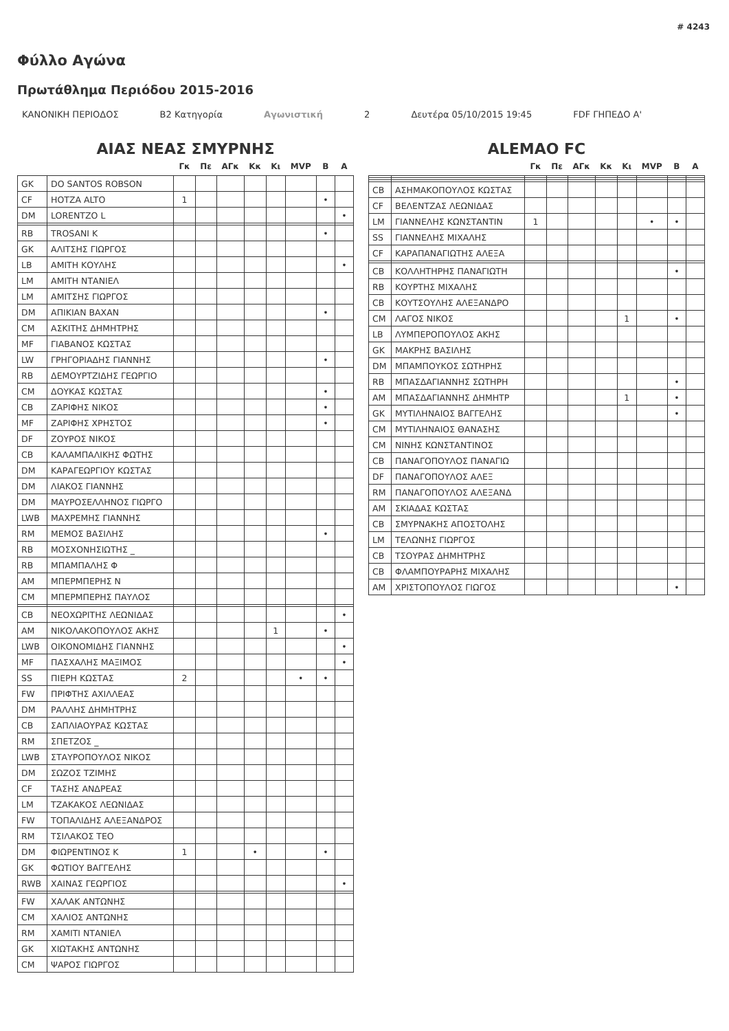# 4243
Φύλλο Αγώνα
Πρωτάθλημα Περιόδου 2015-2016
ΚΑΝΟΝΙΚΗ ΠΕΡΙΟΔΟΣ B2 Κατηγορία Αγωνιστική 2 Δευτέρα 05/10/2015 19:45 FDF ΓΗΠΕΔΟ Α'
ΑΙΑΣ ΝΕΑΣ ΣΜΥΡΝΗΣ
| | | Γκ | Πε | ΑΓκ | Κκ | Κι | MVP | Β | Α |
| --- | --- | --- | --- | --- | --- | --- | --- | --- | --- |
| GK | DO SANTOS ROBSON | | | | | | | | |
| CF | HOTZA ALTO | 1 | | | | | | • | |
| DM | LORENTZO L | | | | | | | | • |
| RB | TROSANI K | | | | | | | • | |
| GK | ΑΛΙΤΣΗΣ ΓΙΩΡΓΟΣ | | | | | | | | |
| LB | ΑΜΙΤΗ ΚΟΥΛΗΣ | | | | | | | | • |
| LM | ΑΜΙΤΗ ΝΤΑΝΙΕΛ | | | | | | | | |
| LM | ΑΜΙΤΣΗΣ ΓΙΩΡΓΟΣ | | | | | | | | |
| DM | ΑΠΙΚΙΑΝ ΒΑΧΑΝ | | | | | | | • | |
| CM | ΑΣΚΙΤΗΣ ΔΗΜΗΤΡΗΣ | | | | | | | | |
| MF | ΓΙΑΒΑΝΟΣ ΚΩΣΤΑΣ | | | | | | | | |
| LW | ΓΡΗΓΟΡΙΑΔΗΣ ΓΙΑΝΝΗΣ | | | | | | | • | |
| RB | ΔΕΜΟΥΡΤΖΙΔΗΣ ΓΕΩΡΓΙΟ | | | | | | | | |
| CM | ΔΟΥΚΑΣ ΚΩΣΤΑΣ | | | | | | | • | |
| CB | ΖΑΡΙΦΗΣ ΝΙΚΟΣ | | | | | | | • | |
| MF | ΖΑΡΙΦΗΣ ΧΡΗΣΤΟΣ | | | | | | | • | |
| DF | ΖΟΥΡΟΣ ΝΙΚΟΣ | | | | | | | | |
| CB | ΚΑΛΑΜΠΑΛΙΚΗΣ ΦΩΤΗΣ | | | | | | | | |
| DM | ΚΑΡΑΓΕΩΡΓΙΟΥ ΚΩΣΤΑΣ | | | | | | | | |
| DM | ΛΙΑΚΟΣ ΓΙΑΝΝΗΣ | | | | | | | | |
| DM | ΜΑΥΡΟΣΕΛΛΗΝΟΣ ΓΙΩΡΓΟ | | | | | | | | |
| LWB | ΜΑΧΡΕΜΗΣ ΓΙΑΝΝΗΣ | | | | | | | | |
| RM | ΜΕΜΟΣ ΒΑΣΙΛΗΣ | | | | | | | • | |
| RB | ΜΟΣΧΟΝΗΣΙΩΤΗΣ _ | | | | | | | | |
| RB | ΜΠΑΜΠΑΛΗΣ Φ | | | | | | | | |
| AM | ΜΠΕΡΜΠΕΡΗΣ Ν | | | | | | | | |
| CM | ΜΠΕΡΜΠΕΡΗΣ ΠΑΥΛΟΣ | | | | | | | | |
| CB | ΝΕΟΧΩΡΙΤΗΣ ΛΕΩΝΙΔΑΣ | | | | | | | | • |
| AM | ΝΙΚΟΛΑΚΟΠΟΥΛΟΣ ΑΚΗΣ | | | | | 1 | | • | |
| LWB | ΟΙΚΟΝΟΜΙΔΗΣ ΓΙΑΝΝΗΣ | | | | | | | | • |
| MF | ΠΑΣΧΑΛΗΣ ΜΑΞΙΜΟΣ | | | | | | | | • |
| SS | ΠΙΕΡΗ ΚΩΣΤΑΣ | 2 | | | | | • | • | |
| FW | ΠΡΙΦΤΗΣ ΑΧΙΛΛΕΑΣ | | | | | | | | |
| DM | ΡΑΛΛΗΣ ΔΗΜΗΤΡΗΣ | | | | | | | | |
| CB | ΣΑΠΛΙΑΟΥΡΑΣ ΚΩΣΤΑΣ | | | | | | | | |
| RM | ΣΠΕΤΖΟΣ _ | | | | | | | | |
| LWB | ΣΤΑΥΡΟΠΟΥΛΟΣ ΝΙΚΟΣ | | | | | | | | |
| DM | ΣΩΖΟΣ ΤΖΙΜΗΣ | | | | | | | | |
| CF | ΤΑΣΗΣ ΑΝΔΡΕΑΣ | | | | | | | | |
| LM | ΤΖΑΚΑΚΟΣ ΛΕΩΝΙΔΑΣ | | | | | | | | |
| FW | ΤΟΠΑΛΙΔΗΣ ΑΛΕΞΑΝΔΡΟΣ | | | | | | | | |
| RM | ΤΣΙΛΑΚΟΣ ΤΕΟ | | | | | | | | |
| DM | ΦΙΩΡΕΝΤΙΝΟΣ Κ | 1 | | | • | | | • | |
| GK | ΦΩΤΙΟΥ ΒΑΓΓΕΛΗΣ | | | | | | | | |
| RWB | ΧΑΙΝΑΣ ΓΕΩΡΓΙΟΣ | | | | | | | | • |
| FW | ΧΑΛΑΚ ΑΝΤΩΝΗΣ | | | | | | | | |
| CM | ΧΑΛΙΟΣ ΑΝΤΩΝΗΣ | | | | | | | | |
| RM | ΧΑΜΙΤΙ ΝΤΑΝΙΕΛ | | | | | | | | |
| GK | ΧΙΩΤΑΚΗΣ ΑΝΤΩΝΗΣ | | | | | | | | |
| CM | ΨΑΡΟΣ ΓΙΩΡΓΟΣ | | | | | | | | |
ALEMAO FC
| | | Γκ | Πε | ΑΓκ | Κκ | Κι | MVP | Β | Α |
| --- | --- | --- | --- | --- | --- | --- | --- | --- | --- |
| CB | ΑΣΗΜΑΚΟΠΟΥΛΟΣ ΚΩΣΤΑΣ | | | | | | | | |
| CF | ΒΕΛΕΝΤΖΑΣ ΛΕΩΝΙΔΑΣ | | | | | | | | |
| LM | ΓΙΑΝΝΕΛΗΣ ΚΩΝΣΤΑΝΤΙΝ | 1 | | | | | • | • | |
| SS | ΓΙΑΝΝΕΛΗΣ ΜΙΧΑΛΗΣ | | | | | | | | |
| CF | ΚΑΡΑΠΑΝΑΓΙΩΤΗΣ ΑΛΕΞΑ | | | | | | | | |
| CB | ΚΟΛΛΗΤΗΡΗΣ ΠΑΝΑΓΙΩΤΗ | | | | | | | • | |
| RB | ΚΟΥΡΤΗΣ ΜΙΧΑΛΗΣ | | | | | | | | |
| CB | ΚΟΥΤΣΟΥΛΗΣ ΑΛΕΞΑΝΔΡΟ | | | | | | | | |
| CM | ΛΑΓΟΣ ΝΙΚΟΣ | | | | | 1 | | • | |
| LB | ΛΥΜΠΕΡΟΠΟΥΛΟΣ ΑΚΗΣ | | | | | | | | |
| GK | ΜΑΚΡΗΣ ΒΑΣΙΛΗΣ | | | | | | | | |
| DM | ΜΠΑΜΠΟΥΚΟΣ ΣΩΤΗΡΗΣ | | | | | | | | |
| RB | ΜΠΑΣΔΑΓΙΑΝΝΗΣ ΣΩΤΗΡΗ | | | | | | | • | |
| AM | ΜΠΑΣΔΑΓΙΑΝΝΗΣ ΔΗΜΗΤΡ | | | | | 1 | | • | |
| GK | ΜΥΤΙΛΗΝΑΙΟΣ ΒΑΓΓΕΛΗΣ | | | | | | | • | |
| CM | ΜΥΤΙΛΗΝΑΙΟΣ ΘΑΝΑΣΗΣ | | | | | | | | |
| CM | ΝΙΝΗΣ ΚΩΝΣΤΑΝΤΙΝΟΣ | | | | | | | | |
| CB | ΠΑΝΑΓΟΠΟΥΛΟΣ ΠΑΝΑΓΙΩ | | | | | | | | |
| DF | ΠΑΝΑΓΟΠΟΥΛΟΣ ΑΛΕΞ | | | | | | | | |
| RM | ΠΑΝΑΓΟΠΟΥΛΟΣ ΑΛΕΞΑΝΔ | | | | | | | | |
| AM | ΣΚΙΑΔΑΣ ΚΩΣΤΑΣ | | | | | | | | |
| CB | ΣΜΥΡΝΑΚΗΣ ΑΠΟΣΤΟΛΗΣ | | | | | | | | |
| LM | ΤΕΛΩΝΗΣ ΓΙΩΡΓΟΣ | | | | | | | | |
| CB | ΤΣΟΥΡΑΣ ΔΗΜΗΤΡΗΣ | | | | | | | | |
| CB | ΦΛΑΜΠΟΥΡΑΡΗΣ ΜΙΧΑΛΗΣ | | | | | | | | |
| AM | ΧΡΙΣΤΟΠΟΥΛΟΣ ΓΙΩΓΟΣ | | | | | | | • | |